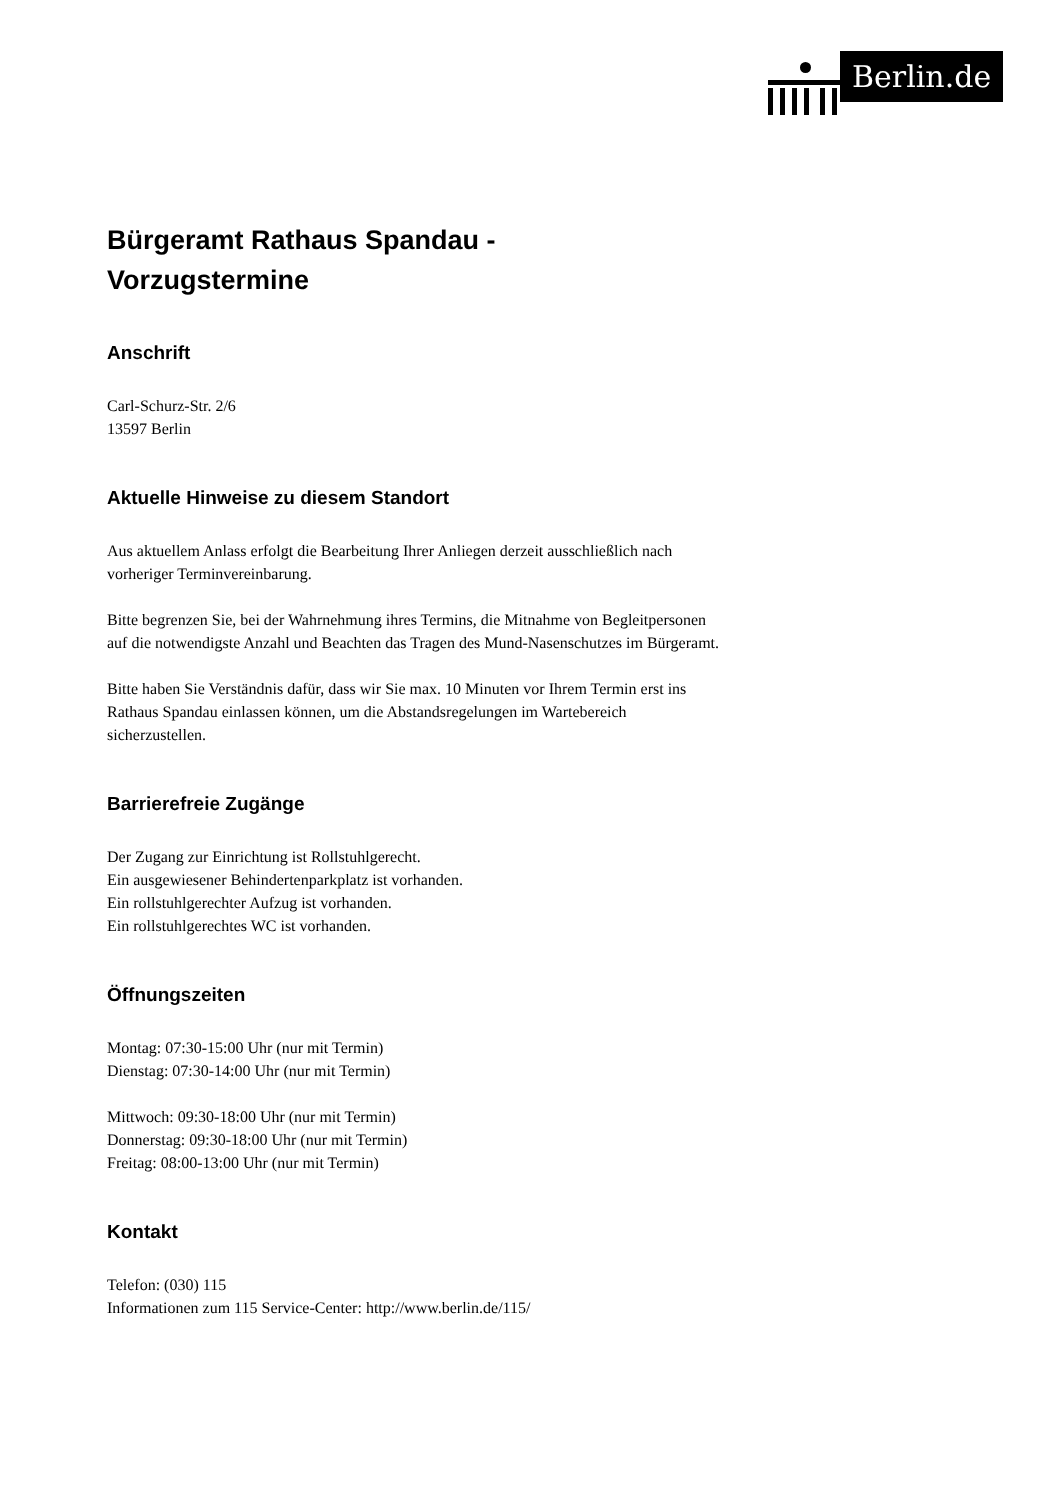Berlin.de
Bürgeramt Rathaus Spandau -
Vorzugstermine
Anschrift
Carl-Schurz-Str. 2/6
13597 Berlin
Aktuelle Hinweise zu diesem Standort
Aus aktuellem Anlass erfolgt die Bearbeitung Ihrer Anliegen derzeit ausschließlich nach vorheriger Terminvereinbarung.
Bitte begrenzen Sie, bei der Wahrnehmung ihres Termins, die Mitnahme von Begleitpersonen auf die notwendigste Anzahl und Beachten das Tragen des Mund-Nasenschutzes im Bürgeramt.
Bitte haben Sie Verständnis dafür, dass wir Sie max. 10 Minuten vor Ihrem Termin erst ins Rathaus Spandau einlassen können, um die Abstandsregelungen im Wartebereich sicherzustellen.
Barrierefreie Zugänge
Der Zugang zur Einrichtung ist Rollstuhlgerecht.
Ein ausgewiesener Behindertenparkplatz ist vorhanden.
Ein rollstuhlgerechter Aufzug ist vorhanden.
Ein rollstuhlgerechtes WC ist vorhanden.
Öffnungszeiten
Montag: 07:30-15:00 Uhr (nur mit Termin)
Dienstag: 07:30-14:00 Uhr (nur mit Termin)
Mittwoch: 09:30-18:00 Uhr (nur mit Termin)
Donnerstag: 09:30-18:00 Uhr (nur mit Termin)
Freitag: 08:00-13:00 Uhr (nur mit Termin)
Kontakt
Telefon: (030) 115
Informationen zum 115 Service-Center: http://www.berlin.de/115/